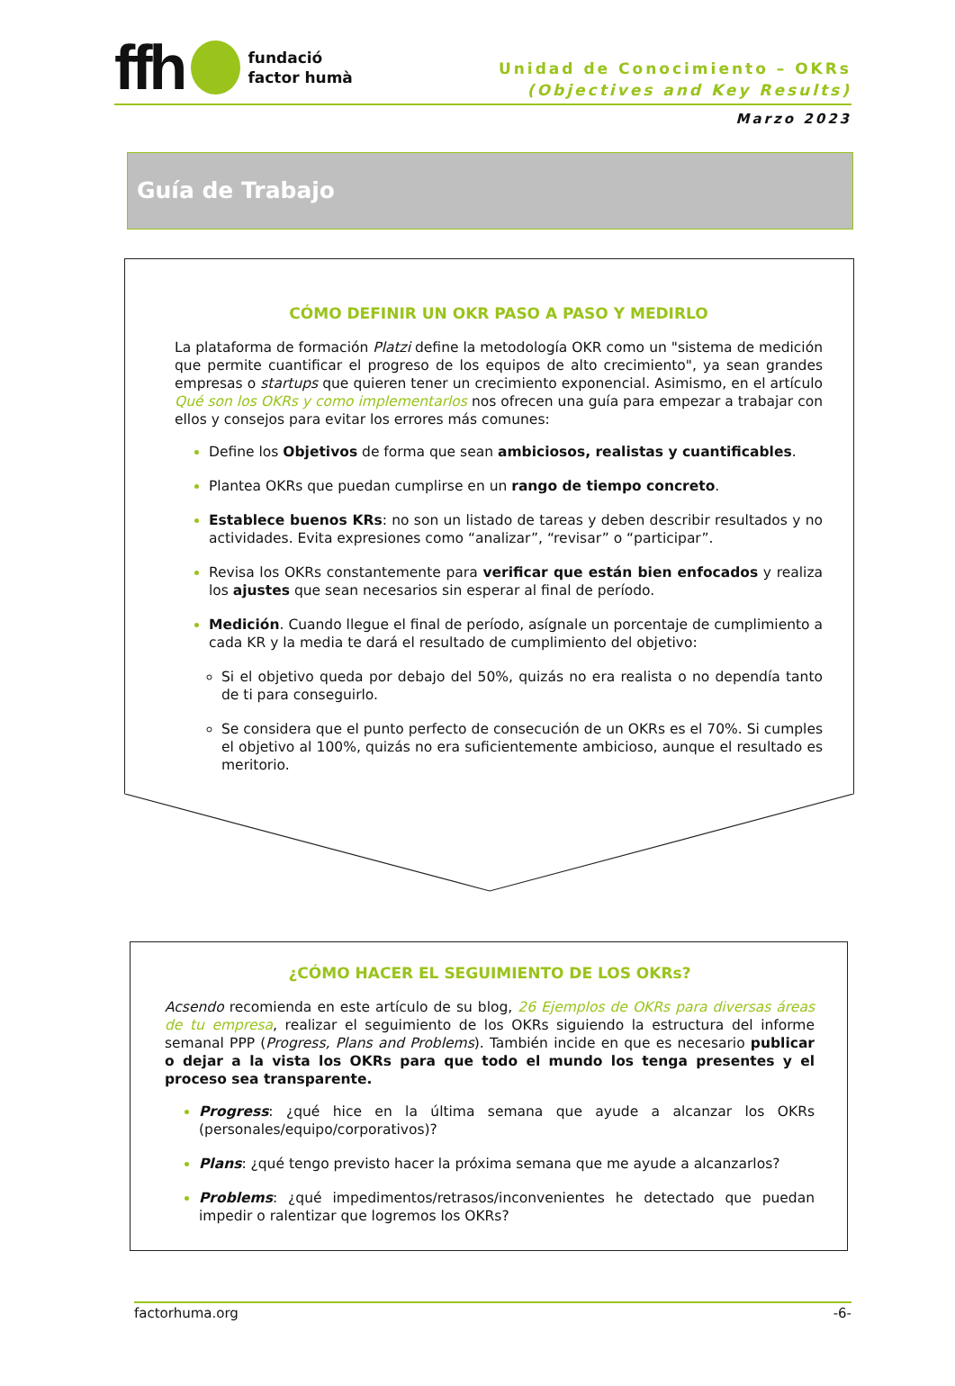ffh fundació
factor humà
Unidad de Conocimiento – OKRs
(Objectives and Key Results)
Marzo 2023
Guía de Trabajo
CÓMO DEFINIR UN OKR PASO A PASO Y MEDIRLO
La plataforma de formación Platzi define la metodología OKR como un "sistema de medición que permite cuantificar el progreso de los equipos de alto crecimiento", ya sean grandes empresas o startups que quieren tener un crecimiento exponencial. Asimismo, en el artículo Qué son los OKRs y como implementarlos nos ofrecen una guía para empezar a trabajar con ellos y consejos para evitar los errores más comunes:
Define los Objetivos de forma que sean ambiciosos, realistas y cuantificables.
Plantea OKRs que puedan cumplirse en un rango de tiempo concreto.
Establece buenos KRs: no son un listado de tareas y deben describir resultados y no actividades. Evita expresiones como “analizar”, “revisar” o “participar”.
Revisa los OKRs constantemente para verificar que están bien enfocados y realiza los ajustes que sean necesarios sin esperar al final de período.
Medición. Cuando llegue el final de período, asígnale un porcentaje de cumplimiento a cada KR y la media te dará el resultado de cumplimiento del objetivo:
Si el objetivo queda por debajo del 50%, quizás no era realista o no dependía tanto de ti para conseguirlo.
Se considera que el punto perfecto de consecución de un OKRs es el 70%. Si cumples el objetivo al 100%, quizás no era suficientemente ambicioso, aunque el resultado es meritorio.
¿CÓMO HACER EL SEGUIMIENTO DE LOS OKRs?
Acsendo recomienda en este artículo de su blog, 26 Ejemplos de OKRs para diversas áreas de tu empresa, realizar el seguimiento de los OKRs siguiendo la estructura del informe semanal PPP (Progress, Plans and Problems). También incide en que es necesario publicar o dejar a la vista los OKRs para que todo el mundo los tenga presentes y el proceso sea transparente.
Progress: ¿qué hice en la última semana que ayude a alcanzar los OKRs (personales/equipo/corporativos)?
Plans: ¿qué tengo previsto hacer la próxima semana que me ayude a alcanzarlos?
Problems: ¿qué impedimentos/retrasos/inconvenientes he detectado que puedan impedir o ralentizar que logremos los OKRs?
factorhuma.org -6-